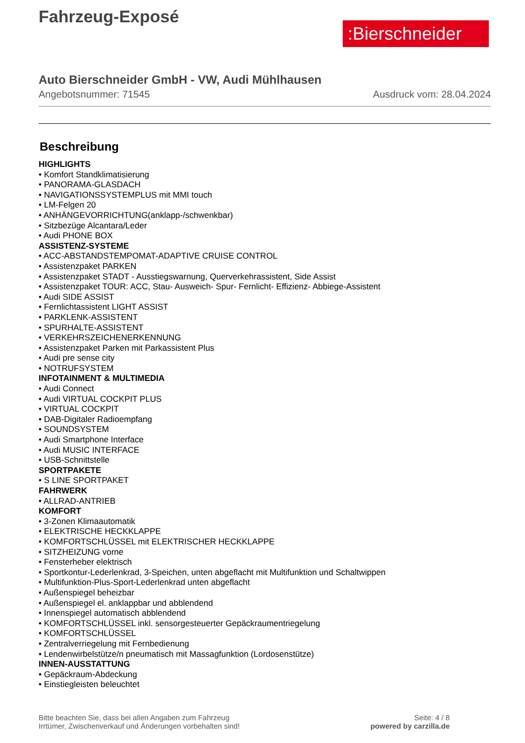:Bierschneider
Fahrzeug-Exposé
Auto Bierschneider GmbH - VW, Audi Mühlhausen
Angebotsnummer: 71545 Ausdruck vom: 28.04.2024
Beschreibung
HIGHLIGHTS
• Komfort Standklimatisierung
• PANORAMA-GLASDACH
• NAVIGATIONSSYSTEMPLUS mit MMI touch
• LM-Felgen 20
• ANHÄNGEVORRICHTUNG(anklapp-/schwenkbar)
• Sitzbezüge Alcantara/Leder
• Audi PHONE BOX
ASSISTENZ-SYSTEME
• ACC-ABSTANDSTEMPOMAT-ADAPTIVE CRUISE CONTROL
• Assistenzpaket PARKEN
• Assistenzpaket STADT - Ausstiegswarnung, Querverkehrassistent, Side Assist
• Assistenzpaket TOUR: ACC, Stau- Ausweich- Spur- Fernlicht- Effizienz- Abbiege-Assistent
• Audi SIDE ASSIST
• Fernlichtassistent LIGHT ASSIST
• PARKLENK-ASSISTENT
• SPURHALTE-ASSISTENT
• VERKEHRSZEICHENERKENNUNG
• Assistenzpaket Parken mit Parkassistent Plus
• Audi pre sense city
• NOTRUFSYSTEM
INFOTAINMENT & MULTIMEDIA
• Audi Connect
• Audi VIRTUAL COCKPIT PLUS
• VIRTUAL COCKPIT
• DAB-Digitaler Radioempfang
• SOUNDSYSTEM
• Audi Smartphone Interface
• Audi MUSIC INTERFACE
• USB-Schnittstelle
SPORTPAKETE
• S LINE SPORTPAKET
FAHRWERK
• ALLRAD-ANTRIEB
KOMFORT
• 3-Zonen Klimaautomatik
• ELEKTRISCHE HECKKLAPPE
• KOMFORTSCHLÜSSEL mit ELEKTRISCHER HECKKLAPPE
• SITZHEIZUNG vorne
• Fensterheber elektrisch
• Sportkontur-Lederlenkrad, 3-Speichen, unten abgeflacht mit Multifunktion und Schaltwippen
• Multifunktion-Plus-Sport-Lederlenkrad unten abgeflacht
• Außenspiegel beheizbar
• Außenspiegel el. anklappbar und abblendend
• Innenspiegel automatisch abblendend
• KOMFORTSCHLÜSSEL inkl. sensorgesteuerter Gepäckraumentriegelung
• KOMFORTSCHLÜSSEL
• Zentralverriegelung mit Fernbedienung
• Lendenwirbelstütze/n pneumatisch mit Massagfunktion (Lordosenstütze)
INNEN-AUSSTATTUNG
• Gepäckraum-Abdeckung
• Einstiegleisten beleuchtet
Bitte beachten Sie, dass bei allen Angaben zum Fahrzeug
Irrtümer, Zwischenverkauf und Änderungen vorbehalten sind!
Seite: 4 / 8
powered by carzilla.de